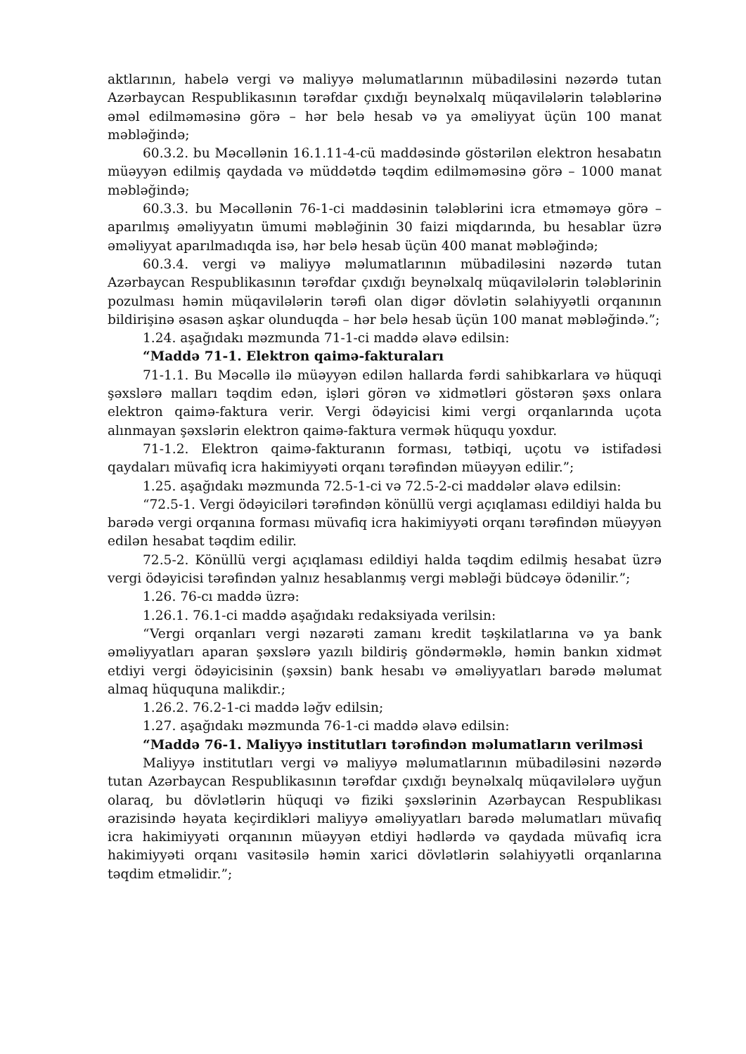aktlarının, habelə vergi və maliyyə məlumatlarının mübadiləsini nəzərdə tutan Azərbaycan Respublikasının tərəfdar çıxdığı beynəlxalq müqavilələrin tələblərinə əməl edilməməsinə görə – hər belə hesab və ya əməliyyat üçün 100 manat məbləğində;
60.3.2. bu Məcəllənin 16.1.11-4-cü maddəsində göstərilən elektron hesabatın müəyyən edilmiş qaydada və müddətdə təqdim edilməməsinə görə – 1000 manat məbləğində;
60.3.3. bu Məcəllənin 76-1-ci maddəsinin tələblərini icra etməməyə görə – aparılmış əməliyyatın ümumi məbləğinin 30 faizi miqdarında, bu hesablar üzrə əməliyyat aparılmadıqda isə, hər belə hesab üçün 400 manat məbləğində;
60.3.4. vergi və maliyyə məlumatlarının mübadiləsini nəzərdə tutan Azərbaycan Respublikasının tərəfdar çıxdığı beynəlxalq müqavilələrin tələblərinin pozulması həmin müqavilələrin tərəfi olan digər dövlətin səlahiyyətli orqanının bildirişinə əsasən aşkar olunduqda – hər belə hesab üçün 100 manat məbləğində.”;
1.24. aşağıdakı məzmunda 71-1-ci maddə əlavə edilsin:
“Maddə 71-1. Elektron qaimə-fakturaları
71-1.1. Bu Məcəllə ilə müəyyən edilən hallarda fərdi sahibkarlara və hüquqi şəxslərə malları təqdim edən, işləri görən və xidmətləri göstərən şəxs onlara elektron qaimə-faktura verir. Vergi ödəyicisi kimi vergi orqanlarında uçota alınmayan şəxslərin elektron qaimə-faktura vermək hüququ yoxdur.
71-1.2. Elektron qaimə-fakturanın forması, tətbiqi, uçotu və istifadəsi qaydaları müvafiq icra hakimiyyəti orqanı tərəfindən müəyyən edilir.”;
1.25. aşağıdakı məzmunda 72.5-1-ci və 72.5-2-ci maddələr əlavə edilsin:
“72.5-1. Vergi ödəyiciləri tərəfindən könüllü vergi açıqlaması edildiyi halda bu barədə vergi orqanına forması müvafiq icra hakimiyyəti orqanı tərəfindən müəyyən edilən hesabat təqdim edilir.
72.5-2. Könüllü vergi açıqlaması edildiyi halda təqdim edilmiş hesabat üzrə vergi ödəyicisi tərəfindən yalnız hesablanmış vergi məbləği büdcəyə ödənilir.”;
1.26. 76-cı maddə üzrə:
1.26.1. 76.1-ci maddə aşağıdakı redaksiyada verilsin:
“Vergi orqanları vergi nəzarəti zamanı kredit təşkilatlarına və ya bank əməliyyatları aparan şəxslərə yazılı bildiriş göndərməklə, həmin bankın xidmət etdiyi vergi ödəyicisinin (şəxsin) bank hesabı və əməliyyatları barədə məlumat almaq hüququna malikdir.;
1.26.2. 76.2-1-ci maddə ləğv edilsin;
1.27. aşağıdakı məzmunda 76-1-ci maddə əlavə edilsin:
“Maddə 76-1. Maliyyə institutları tərəfindən məlumatların verilməsi
Maliyyə institutları vergi və maliyyə məlumatlarının mübadiləsini nəzərdə tutan Azərbaycan Respublikasının tərəfdar çıxdığı beynəlxalq müqavilələrə uyğun olaraq, bu dövlətlərin hüquqi və fiziki şəxslərinin Azərbaycan Respublikası ərazisində həyata keçirdikləri maliyyə əməliyyatları barədə məlumatları müvafiq icra hakimiyyəti orqanının müəyyən etdiyi hədlərdə və qaydada müvafiq icra hakimiyyəti orqanı vasitəsilə həmin xarici dövlətlərin səlahiyyətli orqanlarına təqdim etməlidir.”;